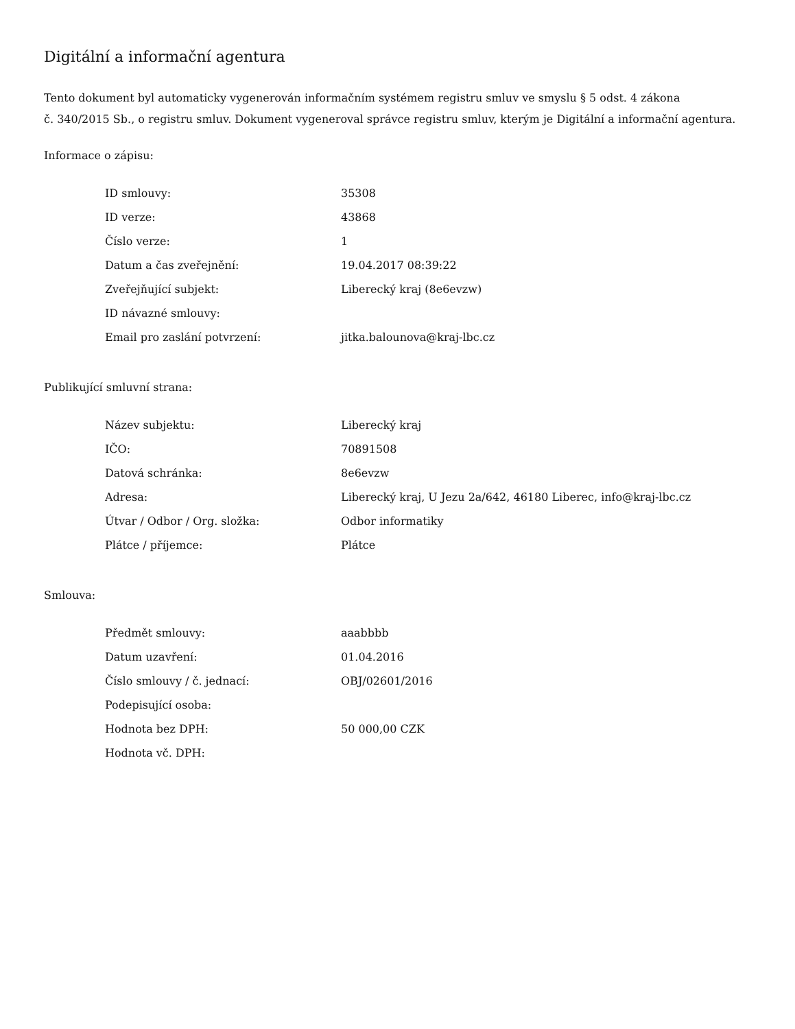Digitální a informační agentura
Tento dokument byl automaticky vygenerován informačním systémem registru smluv ve smyslu § 5 odst. 4 zákona
č. 340/2015 Sb., o registru smluv. Dokument vygeneroval správce registru smluv, kterým je Digitální a informační agentura.
Informace o zápisu:
| ID smlouvy: | 35308 |
| ID verze: | 43868 |
| Číslo verze: | 1 |
| Datum a čas zveřejnění: | 19.04.2017 08:39:22 |
| Zveřejňující subjekt: | Liberecký kraj (8e6evzw) |
| ID návazné smlouvy: | |
| Email pro zaslání potvrzení: | jitka.balounova@kraj-lbc.cz |
Publikující smluvní strana:
| Název subjektu: | Liberecký kraj |
| IČO: | 70891508 |
| Datová schránka: | 8e6evzw |
| Adresa: | Liberecký kraj, U Jezu 2a/642, 46180 Liberec, info@kraj-lbc.cz |
| Útvar / Odbor / Org. složka: | Odbor informatiky |
| Plátce / příjemce: | Plátce |
Smlouva:
| Předmět smlouvy: | aaabbbb |
| Datum uzavření: | 01.04.2016 |
| Číslo smlouvy / č. jednací: | OBJ/02601/2016 |
| Podepisující osoba: | |
| Hodnota bez DPH: | 50 000,00 CZK |
| Hodnota vč. DPH: | |